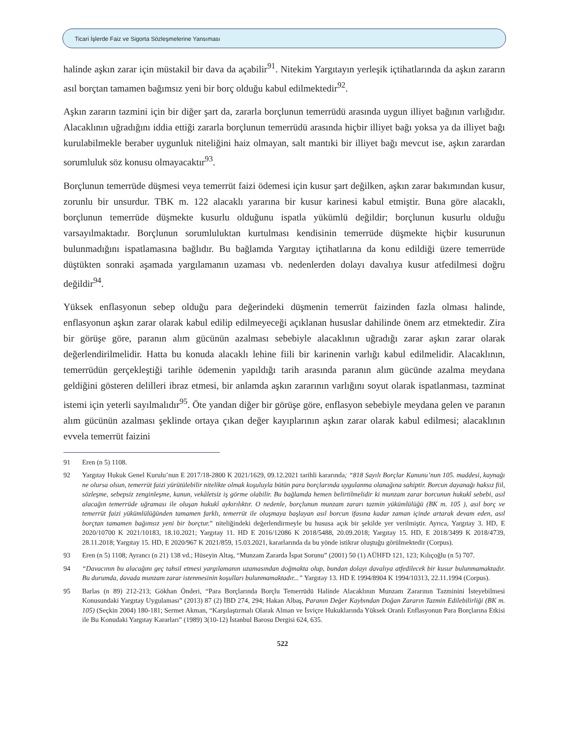Ticari İşlerde Faiz ve Sigorta Sözleşmelerine Yansıması
halinde aşkın zarar için müstakil bir dava da açabilir<sup>91</sup>. Nitekim Yargıtayın yerleşik içtihatlarında da aşkın zararın asıl borçtan tamamen bağımsız yeni bir borç olduğu kabul edilmektedir<sup>92</sup>.
Aşkın zararın tazmini için bir diğer şart da, zararla borçlunun temerrüdü arasında uygun illiyet bağının varlığıdır. Alacaklının uğradığını iddia ettiği zararla borçlunun temerrüdü arasında hiçbir illiyet bağı yoksa ya da illiyet bağı kurulabilmekle beraber uygunluk niteliğini haiz olmayan, salt mantıki bir illiyet bağı mevcut ise, aşkın zarardan sorumluluk söz konusu olmayacaktır<sup>93</sup>.
Borçlunun temerrüde düşmesi veya temerrüt faizi ödemesi için kusur şart değilken, aşkın zarar bakımından kusur, zorunlu bir unsurdur. TBK m. 122 alacaklı yararına bir kusur karinesi kabul etmiştir. Buna göre alacaklı, borçlunun temerrüde düşmekte kusurlu olduğunu ispatla yükümlü değildir; borçlunun kusurlu olduğu varsayılmaktadır. Borçlunun sorumluluktan kurtulması kendisinin temerrüde düşmekte hiçbir kusurunun bulunmadığını ispatlamasına bağlıdır. Bu bağlamda Yargıtay içtihatlarına da konu edildiği üzere temerrüde düştükten sonraki aşamada yargılamanın uzaması vb. nedenlerden dolayı davalıya kusur atfedilmesi doğru değildir<sup>94</sup>.
Yüksek enflasyonun sebep olduğu para değerindeki düşmenin temerrüt faizinden fazla olması halinde, enflasyonun aşkın zarar olarak kabul edilip edilmeyeceği açıklanan hususlar dahilinde önem arz etmektedir. Zira bir görüşe göre, paranın alım gücünün azalması sebebiyle alacaklının uğradığı zarar aşkın zarar olarak değerlendirilmelidir. Hatta bu konuda alacaklı lehine fiili bir karinenin varlığı kabul edilmelidir. Alacaklının, temerrüdün gerçekleştiği tarihle ödemenin yapıldığı tarih arasında paranın alım gücünde azalma meydana geldiğini gösteren delilleri ibraz etmesi, bir anlamda aşkın zararının varlığını soyut olarak ispatlanması, tazminat istemi için yeterli sayılmalıdır<sup>95</sup>. Öte yandan diğer bir görüşe göre, enflasyon sebebiyle meydana gelen ve paranın alım gücünün azalması şeklinde ortaya çıkan değer kayıplarının aşkın zarar olarak kabul edilmesi; alacaklının evvela temerrüt faizini
91 Eren (n 5) 1108.
92 Yargıtay Hukuk Genel Kurulu’nun E 2017/18-2800 K 2021/1629, 09.12.2021 tarihli kararında; “818 Sayılı Borçlar Kanunu’nun 105. maddesi, kaynağı ne olursa olsun, temerrüt faizi yürütülebilir nitelikte olmak koşuluyla bütün para borçlarında uygulanma olanağına sahiptir. Borcun dayanağı haksız fiil, sözleşme, sebepsiz zenginleşme, kanun, vekâletsiz iş görme olabilir. Bu bağlamda hemen belirtilmelidir ki munzam zarar borcunun hukukî sebebi, asıl alacağın temerrüde uğraması ile oluşan hukukî aykırılıktır. O nedenle, borçlunun munzam zararı tazmin yükümlülüğü (BK m. 105 ), asıl borç ve temerrüt faizi yükümlülüğünden tamamen farklı, temerrüt ile oluşmaya başlayan asıl borcun ifasına kadar zaman içinde artarak devam eden, asıl borçtan tamamen bağımsız yeni bir borçtur.” niteliğindeki değerlendirmeyle bu hususa açık bir şekilde yer verilmiştir. Ayrıca, Yargıtay 3. HD, E 2020/10700 K 2021/10183, 18.10.2021; Yargıtay 11. HD E 2016/12086 K 2018/5488, 20.09.2018; Yargıtay 15. HD, E 2018/3499 K 2018/4739, 28.11.2018; Yargıtay 15. HD, E 2020/967 K 2021/859, 15.03.2021, kararlarında da bu yönde istikrar oluştuğu görülmektedir (Corpus).
93 Eren (n 5) 1108; Ayrancı (n 21) 138 vd.; Hüseyin Altaş, “Munzam Zararda İspat Sorunu” (2001) 50 (1) AÜHFD 121, 123; Kılıçoğlu (n 5) 707.
94 “Davacının bu alacağını geç tahsil etmesi yargılamanın uzamasından doğmakta olup, bundan dolayı davalıya atfedilecek bir kusur bulunmamaktadır. Bu durumda, davada munzam zarar istenmesinin koşulları bulunmamaktadır...” Yargıtay 13. HD E 1994/8904 K 1994/10313, 22.11.1994 (Corpus).
95 Barlas (n 89) 212-213; Gökhan Önderi, “Para Borçlarında Borçlu Temerrüdü Halinde Alacaklının Munzam Zararının Tazminini İsteyebilmesi Konusundaki Yargıtay Uygulaması” (2013) 87 (2) İBD 274, 294; Hakan Albaş, Paranın Değer Kaybından Doğan Zararın Tazmin Edilebilirliği (BK m. 105) (Seçkin 2004) 180-181; Sermet Akman, “Karşılaştırmalı Olarak Alman ve İsviçre Hukuklarında Yüksek Oranlı Enflasyonun Para Borçlarına Etkisi ile Bu Konudaki Yargıtay Kararları” (1989) 3(10-12) İstanbul Barosu Dergisi 624, 635.
522